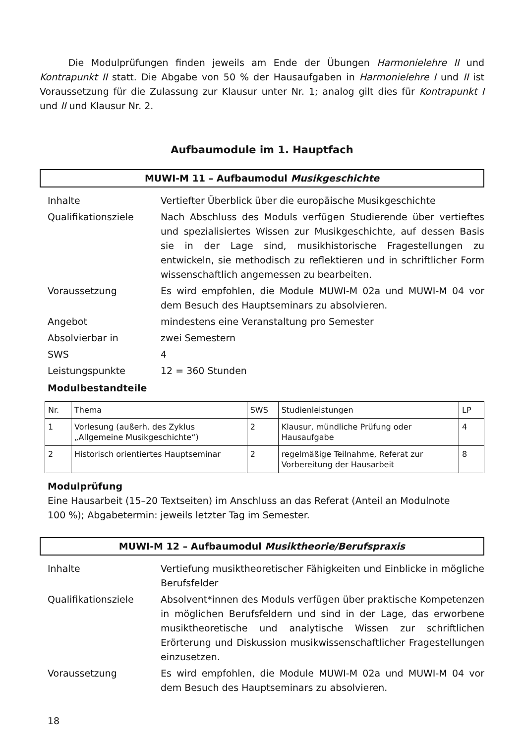Die Modulprüfungen finden jeweils am Ende der Übungen Harmonielehre II und Kontrapunkt II statt. Die Abgabe von 50 % der Hausaufgaben in Harmonielehre I und II ist Voraussetzung für die Zulassung zur Klausur unter Nr. 1; analog gilt dies für Kontrapunkt I und II und Klausur Nr. 2.
Aufbaumodule im 1. Hauptfach
MUWI-M 11 – Aufbaumodul Musikgeschichte
| Inhalte | Vertiefter Überblick über die europäische Musikgeschichte |
| Qualifikationsziele | Nach Abschluss des Moduls verfügen Studierende über vertieftes und spezialisiertes Wissen zur Musikgeschichte, auf dessen Basis sie in der Lage sind, musikhistorische Fragestellungen zu entwickeln, sie methodisch zu reflektieren und in schriftlicher Form wissenschaftlich angemessen zu bearbeiten. |
| Voraussetzung | Es wird empfohlen, die Module MUWI-M 02a und MUWI-M 04 vor dem Besuch des Hauptseminars zu absolvieren. |
| Angebot | mindestens eine Veranstaltung pro Semester |
| Absolvierbar in | zwei Semestern |
| SWS | 4 |
| Leistungspunkte | 12 = 360 Stunden |
Modulbestandteile
| Nr. | Thema | SWS | Studienleistungen | LP |
| --- | --- | --- | --- | --- |
| 1 | Vorlesung (außerh. des Zyklus „Allgemeine Musikgeschichte“) | 2 | Klausur, mündliche Prüfung oder Hausaufgabe | 4 |
| 2 | Historisch orientiertes Hauptseminar | 2 | regelmäßige Teilnahme, Referat zur Vorbereitung der Hausarbeit | 8 |
Modulprüfung
Eine Hausarbeit (15–20 Textseiten) im Anschluss an das Referat (Anteil an Modulnote
100 %); Abgabetermin: jeweils letzter Tag im Semester.
MUWI-M 12 – Aufbaumodul Musiktheorie/Berufspraxis
| Inhalte | Vertiefung musiktheoretischer Fähigkeiten und Einblicke in mögliche Berufsfelder |
| Qualifikationsziele | Absolvent*innen des Moduls verfügen über praktische Kompetenzen in möglichen Berufsfeldern und sind in der Lage, das erworbene musiktheoretische und analytische Wissen zur schriftlichen Erörterung und Diskussion musikwissenschaftlicher Fragestellungen einzusetzen. |
| Voraussetzung | Es wird empfohlen, die Module MUWI-M 02a und MUWI-M 04 vor dem Besuch des Hauptseminars zu absolvieren. |
18